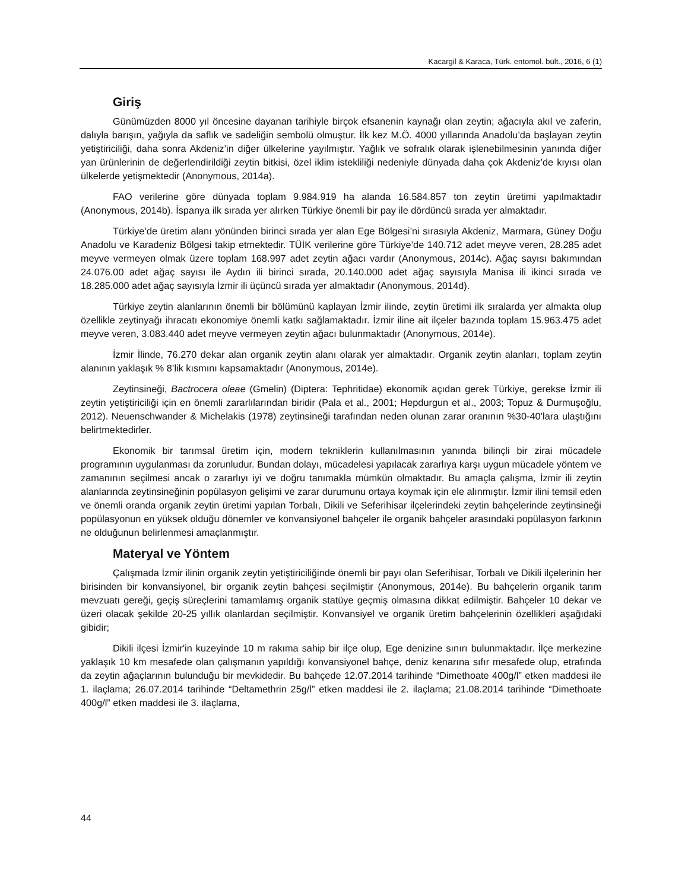Kacargil & Karaca, Türk. entomol. bült., 2016, 6 (1)
Giriş
Günümüzden 8000 yıl öncesine dayanan tarihiyle birçok efsanenin kaynağı olan zeytin; ağacıyla akıl ve zaferin, dalıyla barışın, yağıyla da saflık ve sadeliğin sembolü olmuştur. İlk kez M.Ö. 4000 yıllarında Anadolu’da başlayan zeytin yetiştiriciliği, daha sonra Akdeniz’in diğer ülkelerine yayılmıştır. Yağlık ve sofralık olarak işlenebilmesinin yanında diğer yan ürünlerinin de değerlendirildiği zeytin bitkisi, özel iklim istekliliği nedeniyle dünyada daha çok Akdeniz’de kıyısı olan ülkelerde yetişmektedir (Anonymous, 2014a).
FAO verilerine göre dünyada toplam 9.984.919 ha alanda 16.584.857 ton zeytin üretimi yapılmaktadır (Anonymous, 2014b). İspanya ilk sırada yer alırken Türkiye önemli bir pay ile dördüncü sırada yer almaktadır.
Türkiye’de üretim alanı yönünden birinci sırada yer alan Ege Bölgesi’ni sırasıyla Akdeniz, Marmara, Güney Doğu Anadolu ve Karadeniz Bölgesi takip etmektedir. TÜİK verilerine göre Türkiye’de 140.712 adet meyve veren, 28.285 adet meyve vermeyen olmak üzere toplam 168.997 adet zeytin ağacı vardır (Anonymous, 2014c). Ağaç sayısı bakımından 24.076.00 adet ağaç sayısı ile Aydın ili birinci sırada, 20.140.000 adet ağaç sayısıyla Manisa ili ikinci sırada ve 18.285.000 adet ağaç sayısıyla İzmir ili üçüncü sırada yer almaktadır (Anonymous, 2014d).
Türkiye zeytin alanlarının önemli bir bölümünü kaplayan İzmir ilinde, zeytin üretimi ilk sıralarda yer almakta olup özellikle zeytinyağı ihracatı ekonomiye önemli katkı sağlamaktadır. İzmir iline ait ilçeler bazında toplam 15.963.475 adet meyve veren, 3.083.440 adet meyve vermeyen zeytin ağacı bulunmaktadır (Anonymous, 2014e).
İzmir İlinde, 76.270 dekar alan organik zeytin alanı olarak yer almaktadır. Organik zeytin alanları, toplam zeytin alanının yaklaşık % 8’lik kısmını kapsamaktadır (Anonymous, 2014e).
Zeytinsineği, Bactrocera oleae (Gmelin) (Diptera: Tephritidae) ekonomik açıdan gerek Türkiye, gerekse İzmir ili zeytin yetiştiriciliği için en önemli zararlılarından biridir (Pala et al., 2001; Hepdurgun et al., 2003; Topuz & Durmuşoğlu, 2012). Neuenschwander & Michelakis (1978) zeytinsineği tarafından neden olunan zarar oranının %30-40’lara ulaştığını belirtmektedirler.
Ekonomik bir tarımsal üretim için, modern tekniklerin kullanılmasının yanında bilinçli bir zirai mücadele programının uygulanması da zorunludur. Bundan dolayı, mücadelesi yapılacak zararlıya karşı uygun mücadele yöntem ve zamanının seçilmesi ancak o zararlıyı iyi ve doğru tanımakla mümkün olmaktadır. Bu amaçla çalışma, İzmir ili zeytin alanlarında zeytinsineğinin popülasyon gelişimi ve zarar durumunu ortaya koymak için ele alınmıştır. İzmir ilini temsil eden ve önemli oranda organik zeytin üretimi yapılan Torbalı, Dikili ve Seferihisar ilçelerindeki zeytin bahçelerinde zeytinsineği popülasyonun en yüksek olduğu dönemler ve konvansiyonel bahçeler ile organik bahçeler arasındaki popülasyon farkının ne olduğunun belirlenmesi amaçlanmıştır.
Materyal ve Yöntem
Çalışmada İzmir ilinin organik zeytin yetiştiriciliğinde önemli bir payı olan Seferihisar, Torbalı ve Dikili ilçelerinin her birisinden bir konvansiyonel, bir organik zeytin bahçesi seçilmiştir (Anonymous, 2014e). Bu bahçelerin organik tarım mevzuatı gereği, geçiş süreçlerini tamamlamış organik statüye geçmiş olmasına dikkat edilmiştir. Bahçeler 10 dekar ve üzeri olacak şekilde 20-25 yıllık olanlardan seçilmiştir. Konvansiyel ve organik üretim bahçelerinin özellikleri aşağıdaki gibidir;
Dikili ilçesi İzmir'in kuzeyinde 10 m rakıma sahip bir ilçe olup, Ege denizine sınırı bulunmaktadır. İlçe merkezine yaklaşık 10 km mesafede olan çalışmanın yapıldığı konvansiyonel bahçe, deniz kenarına sıfır mesafede olup, etrafında da zeytin ağaçlarının bulunduğu bir mevkidedir. Bu bahçede 12.07.2014 tarihinde “Dimethoate 400g/l” etken maddesi ile 1. ilaçlama; 26.07.2014 tarihinde “Deltamethrin 25g/l” etken maddesi ile 2. ilaçlama; 21.08.2014 tarihinde “Dimethoate 400g/l” etken maddesi ile 3. ilaçlama,
44